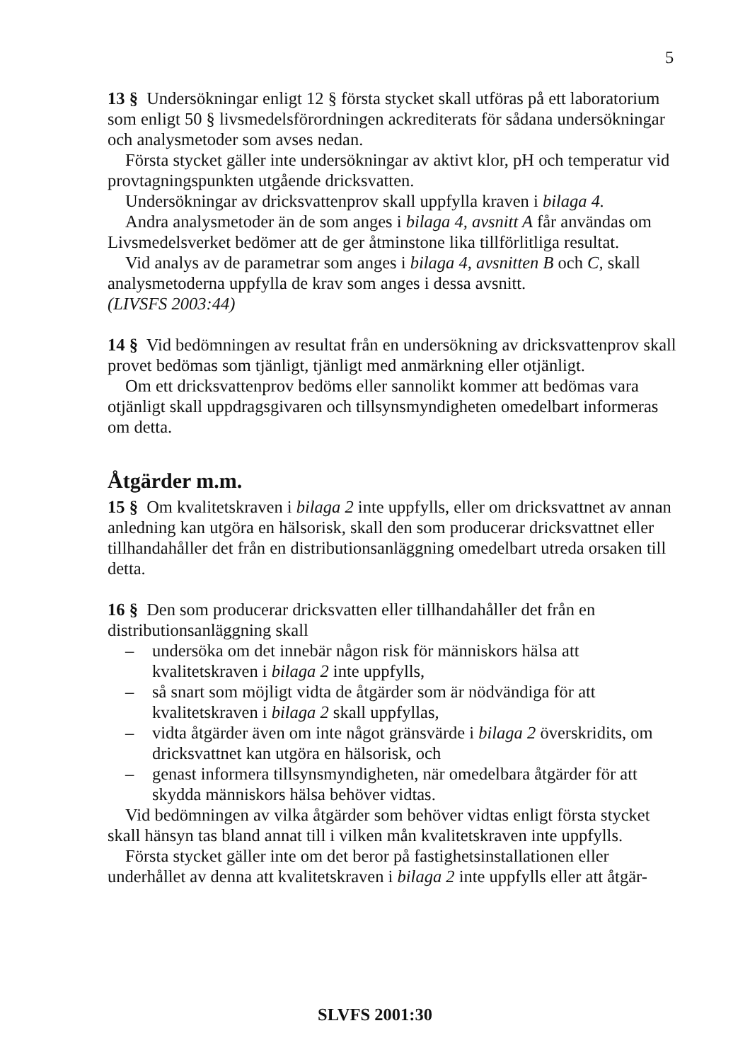5
13 § Undersökningar enligt 12 § första stycket skall utföras på ett laboratorium som enligt 50 § livsmedelsförordningen ackrediterats för sådana undersökningar och analysmetoder som avses nedan.
Första stycket gäller inte undersökningar av aktivt klor, pH och temperatur vid provtagningspunkten utgående dricksvatten.
Undersökningar av dricksvattenprov skall uppfylla kraven i bilaga 4.
Andra analysmetoder än de som anges i bilaga 4, avsnitt A får användas om Livsmedelsverket bedömer att de ger åtminstone lika tillförlitliga resultat.
Vid analys av de parametrar som anges i bilaga 4, avsnitten B och C, skall analysmetoderna uppfylla de krav som anges i dessa avsnitt.
(LIVSFS 2003:44)
14 § Vid bedömningen av resultat från en undersökning av dricksvattenprov skall provet bedömas som tjänligt, tjänligt med anmärkning eller otjänligt.
Om ett dricksvattenprov bedöms eller sannolikt kommer att bedömas vara otjänligt skall uppdragsgivaren och tillsynsmyndigheten omedelbart informeras om detta.
Åtgärder m.m.
15 § Om kvalitetskraven i bilaga 2 inte uppfylls, eller om dricksvattnet av annan anledning kan utgöra en hälsorisk, skall den som producerar dricksvattnet eller tillhandahåller det från en distributionsanläggning omedelbart utreda orsaken till detta.
16 § Den som producerar dricksvatten eller tillhandahåller det från en distributionsanläggning skall
– undersöka om det innebär någon risk för människors hälsa att kvalitetskraven i bilaga 2 inte uppfylls,
– så snart som möjligt vidta de åtgärder som är nödvändiga för att kvalitetskraven i bilaga 2 skall uppfyllas,
– vidta åtgärder även om inte något gränsvärde i bilaga 2 överskridits, om dricksvattnet kan utgöra en hälsorisk, och
– genast informera tillsynsmyndigheten, när omedelbara åtgärder för att skydda människors hälsa behöver vidtas.
Vid bedömningen av vilka åtgärder som behöver vidtas enligt första stycket skall hänsyn tas bland annat till i vilken mån kvalitetskraven inte uppfylls.
Första stycket gäller inte om det beror på fastighetsinstallationen eller underhållet av denna att kvalitetskraven i bilaga 2 inte uppfylls eller att åtgär-
SLVFS 2001:30